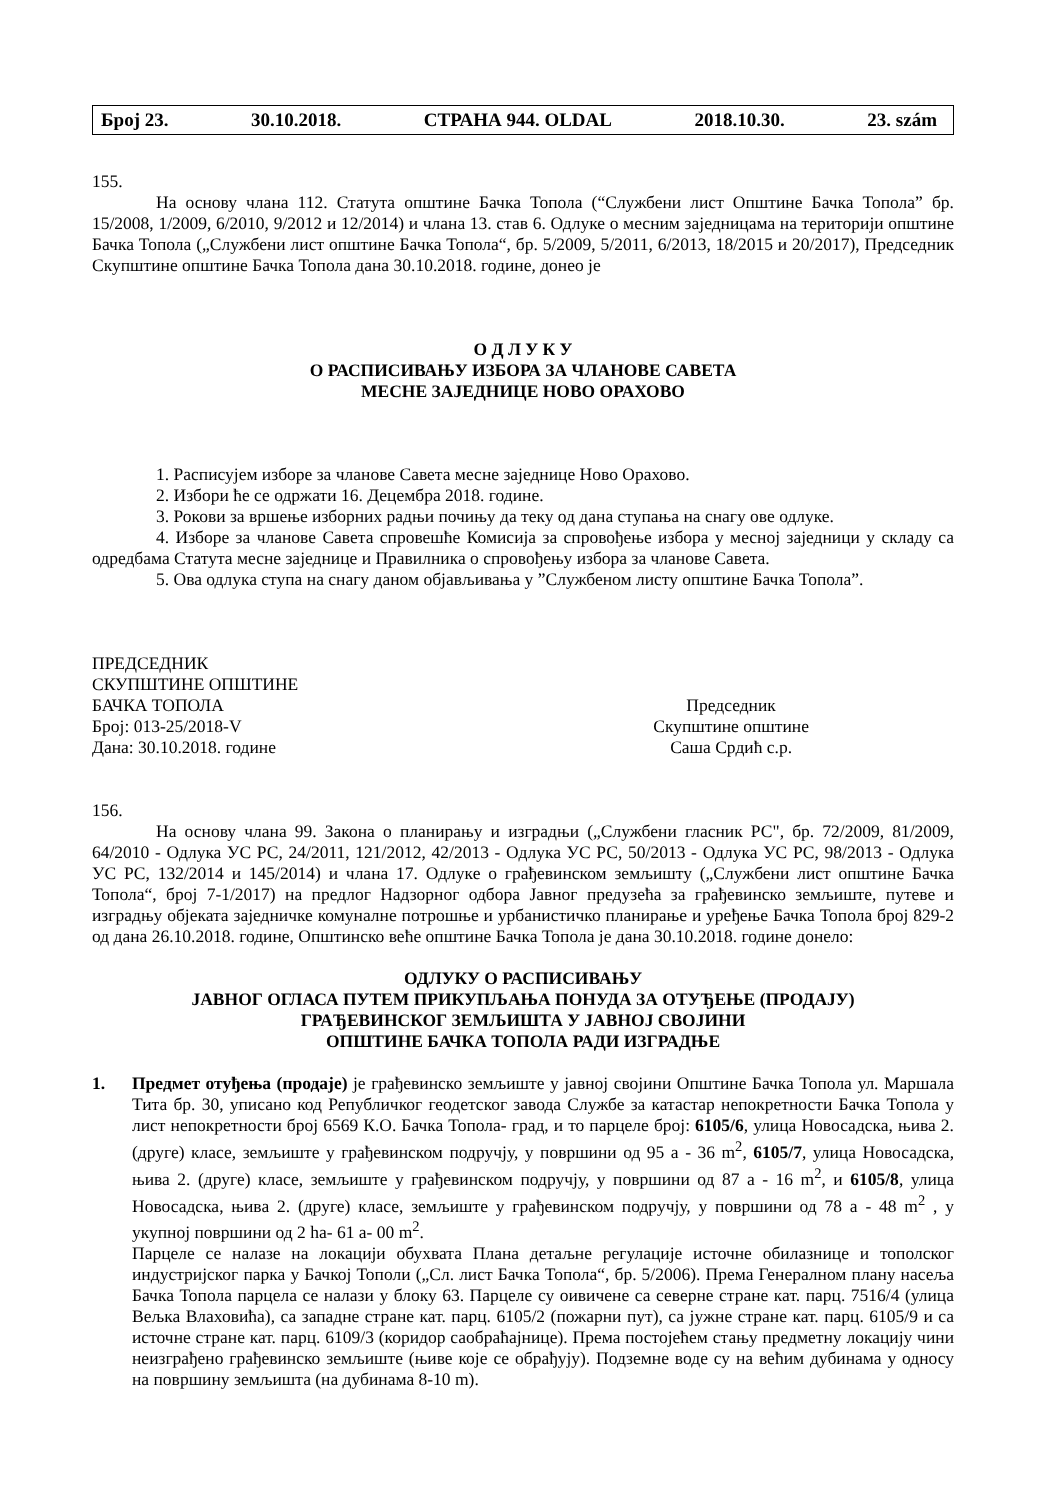Број 23. 30.10.2018. СТРАНА 944. OLDAL 2018.10.30. 23. szám
155.
На основу члана 112. Статута општине Бачка Топола (“Службени лист Општине Бачка Топола” бр. 15/2008, 1/2009, 6/2010, 9/2012 и 12/2014) и члана 13. став 6. Одлуке о месним заједницама на територији општине Бачка Топола („Службени лист општине Бачка Топола“, бр. 5/2009, 5/2011, 6/2013, 18/2015 и 20/2017), Председник Скупштине општине Бачка Топола дана 30.10.2018. године, донео је
О Д Л У К У
О РАСПИСИВАЊУ ИЗБОРА ЗА ЧЛАНОВЕ САВЕТА
МЕСНЕ ЗАЈЕДНИЦЕ НОВО ОРАХОВО
1. Расписујем изборе за чланове Савета месне заједнице Ново Орахово.
2. Избори ће се одржати 16. Децембра 2018. године.
3. Рокови за вршење изборних радњи почињу да теку од дана ступања на снагу ове одлуке.
4. Изборе за чланове Савета спровешће Комисија за спровођење избора у месној заједници у складу са одредбама Статута месне заједнице и Правилника о спровођењу избора за чланове Савета.
5. Ова одлука ступа на снагу даном објављивања у ”Службеном листу општине Бачка Топола”.
ПРЕДСЕДНИК
СКУПШТИНЕ ОПШТИНЕ
БАЧКА ТОПОЛА
Број: 013-25/2018-V
Дана: 30.10.2018. године
Председник
Скупштине општине
Саша Срдић с.р.
156.
На основу члана 99. Закона о планирању и изградњи („Службени гласник РС", бр. 72/2009, 81/2009, 64/2010 - Одлука УС РС, 24/2011, 121/2012, 42/2013 - Одлука УС РС, 50/2013 - Одлука УС РС, 98/2013 - Одлука УС РС, 132/2014 и 145/2014) и члана 17. Одлуке о грађевинском земљишту („Службени лист општине Бачка Топола“, број 7-1/2017) на предлог Надзорног одбора Јавног предузећа за грађевинско земљиште, путеве и изградњу објеката заједничке комуналне потрошње и урбанистичко планирање и уређење Бачка Топола број 829-2 од дана 26.10.2018. године, Општинско веће општине Бачка Топола је дана 30.10.2018. године донело:
ОДЛУКУ О РАСПИСИВАЊУ
ЈАВНОГ ОГЛАСА ПУТЕМ ПРИКУПЉАЊА ПОНУДА ЗА ОТУЂЕЊЕ (ПРОДАЈУ)
ГРАЂЕВИНСКОГ ЗЕМЉИШТА У ЈАВНОЈ СВОЈИНИ
ОПШТИНЕ БАЧКА ТОПОЛА РАДИ ИЗГРАДЊЕ
1. Предмет отуђења (продаје) је грађевинско земљиште у јавној својини Општине Бачка Топола ул. Маршала Тита бр. 30, уписано код Републичког геодетског завода Службе за катастар непокретности Бачка Топола у лист непокретности број 6569 К.О. Бачка Топола- град, и то парцеле број: 6105/6, улица Новосадска, њива 2. (друге) класе, земљиште у грађевинском подручју, у површини од 95 а - 36 m<sup>2</sup>, 6105/7, улица Новосадска, њива 2. (друге) класе, земљиште у грађевинском подручју, у површини од 87 а - 16 m<sup>2</sup>, и 6105/8, улица Новосадска, њива 2. (друге) класе, земљиште у грађевинском подручју, у површини од 78 а - 48 m<sup>2</sup> , у укупној површини од 2 ha- 61 а- 00 m<sup>2</sup>.
Парцеле се налазе на локацији обухвата Плана детаљне регулације источне обилазнице и тополског индустријског парка у Бачкој Тополи („Сл. лист Бачка Топола“, бр. 5/2006). Према Генералном плану насеља Бачка Топола парцела се налази у блоку 63. Парцеле су оивичене са северне стране кат. парц. 7516/4 (улица Вељка Влаховића), са западне стране кат. парц. 6105/2 (пожарни пут), са јужне стране кат. парц. 6105/9 и са источне стране кат. парц. 6109/3 (коридор саобраћајнице). Према постојећем стању предметну локацију чини неизграђено грађевинско земљиште (њиве које се обрађују). Подземне воде су на већим дубинама у односу на површину земљишта (на дубинама 8-10 m).